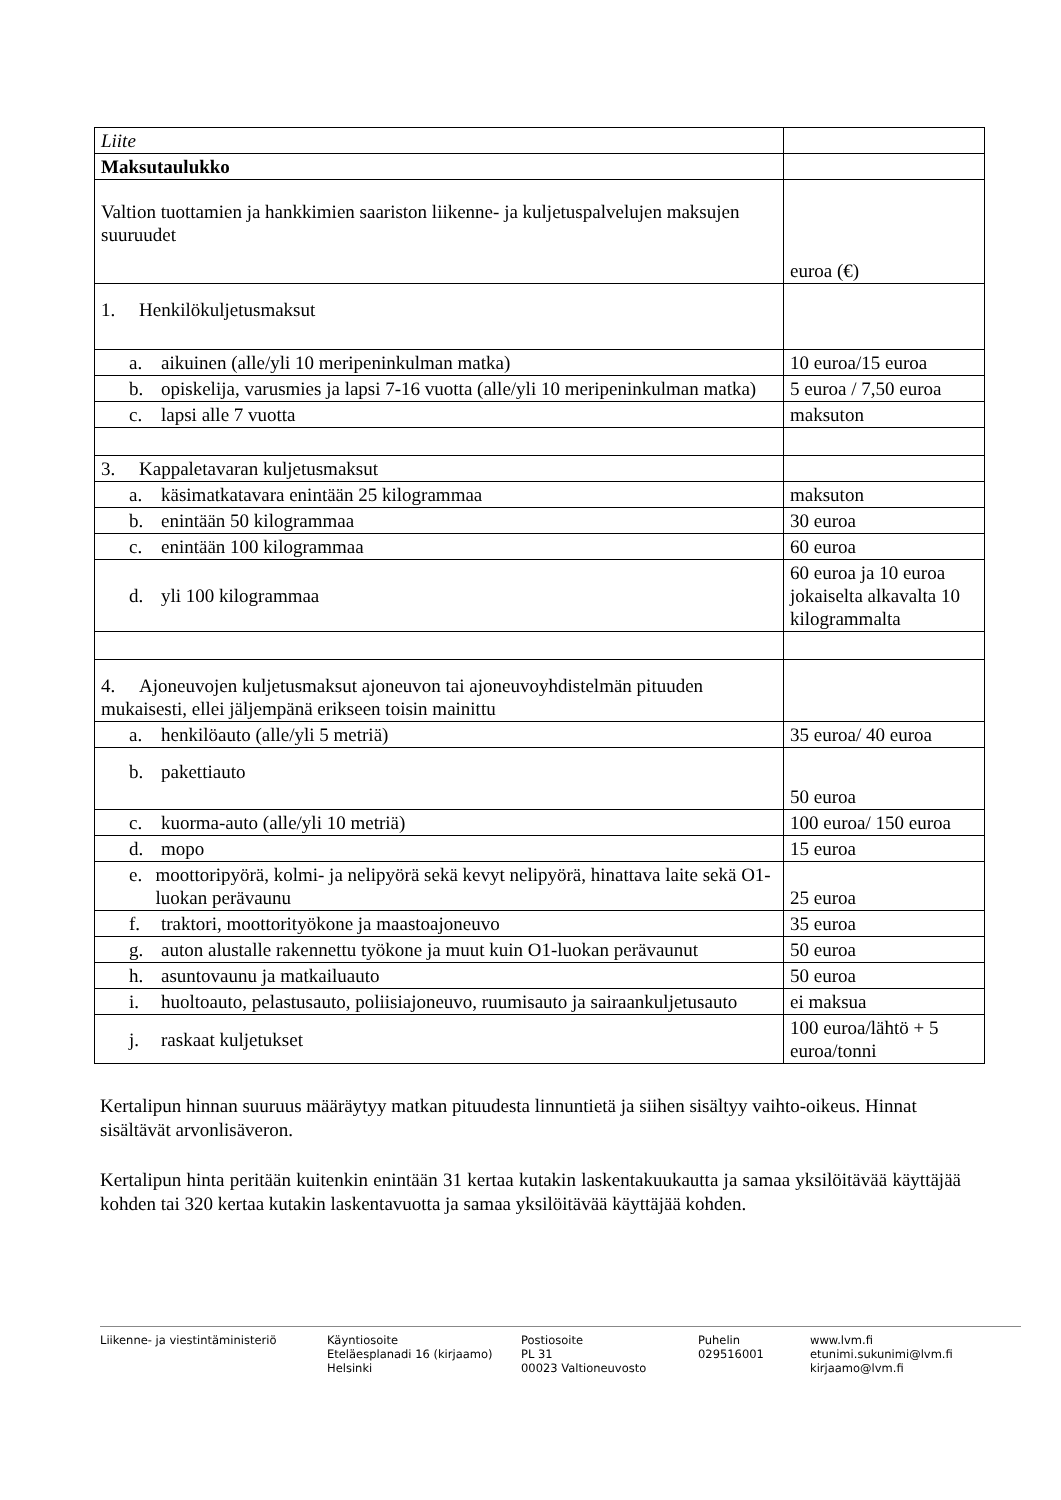| Liite | |
| Maksutaulukko | |
| Valtion tuottamien ja hankkimien saariston liikenne- ja kuljetuspalvelujen maksujen suuruudet | euroa (€) |
| 1. Henkilökuljetusmaksut | |
| a. aikuinen (alle/yli 10 meripeninkulman matka) | 10 euroa/15 euroa |
| b. opiskelija, varusmies ja lapsi 7-16 vuotta (alle/yli 10 meripeninkulman matka) | 5 euroa / 7,50 euroa |
| c. lapsi alle 7 vuotta | maksuton |
| 3. Kappaletavaran kuljetusmaksut | |
| a. käsimatkatavara enintään 25 kilogrammaa | maksuton |
| b. enintään 50 kilogrammaa | 30 euroa |
| c. enintään 100 kilogrammaa | 60 euroa |
| d. yli 100 kilogrammaa | 60 euroa ja 10 euroa jokaiselta alkavalta 10 kilogrammalta |
| 4. Ajoneuvojen kuljetusmaksut ajoneuvon tai ajoneuvoyhdistelmän pituuden mukaisesti, ellei jäljempänä erikseen toisin mainittu | |
| a. henkilöauto (alle/yli 5 metriä) | 35 euroa/ 40 euroa |
| b. pakettiauto | 50 euroa |
| c. kuorma-auto (alle/yli 10 metriä) | 100 euroa/ 150 euroa |
| d. mopo | 15 euroa |
| e. moottoripyörä, kolmi- ja nelipyörä sekä kevyt nelipyörä, hinattava laite sekä O1-luokan perävaunu | 25 euroa |
| f. traktori, moottorityökone ja maastoajoneuvo | 35 euroa |
| g. auton alustalle rakennettu työkone ja muut kuin O1-luokan perävaunut | 50 euroa |
| h. asuntovaunu ja matkailuauto | 50 euroa |
| i. huoltoauto, pelastusauto, poliisiajoneuvo, ruumisauto ja sairaankuljetusauto | ei maksua |
| j. raskaat kuljetukset | 100 euroa/lähtö + 5 euroa/tonni |
Kertalipun hinnan suuruus määräytyy matkan pituudesta linnuntietä ja siihen sisältyy vaihto-oikeus. Hinnat sisältävät arvonlisäveron.
Kertalipun hinta peritään kuitenkin enintään 31 kertaa kutakin laskentakuukautta ja samaa yksilöitävää käyttäjää kohden tai 320 kertaa kutakin laskentavuotta ja samaa yksilöitävää käyttäjää kohden.
Liikenne- ja viestintäministeriö
Käyntiosoite
Eteläesplanadi 16 (kirjaamo)
Helsinki
Postiosoite
PL 31
00023 Valtioneuvosto
Puhelin
029516001
www.lvm.fi
etunimi.sukunimi@lvm.fi
kirjaamo@lvm.fi